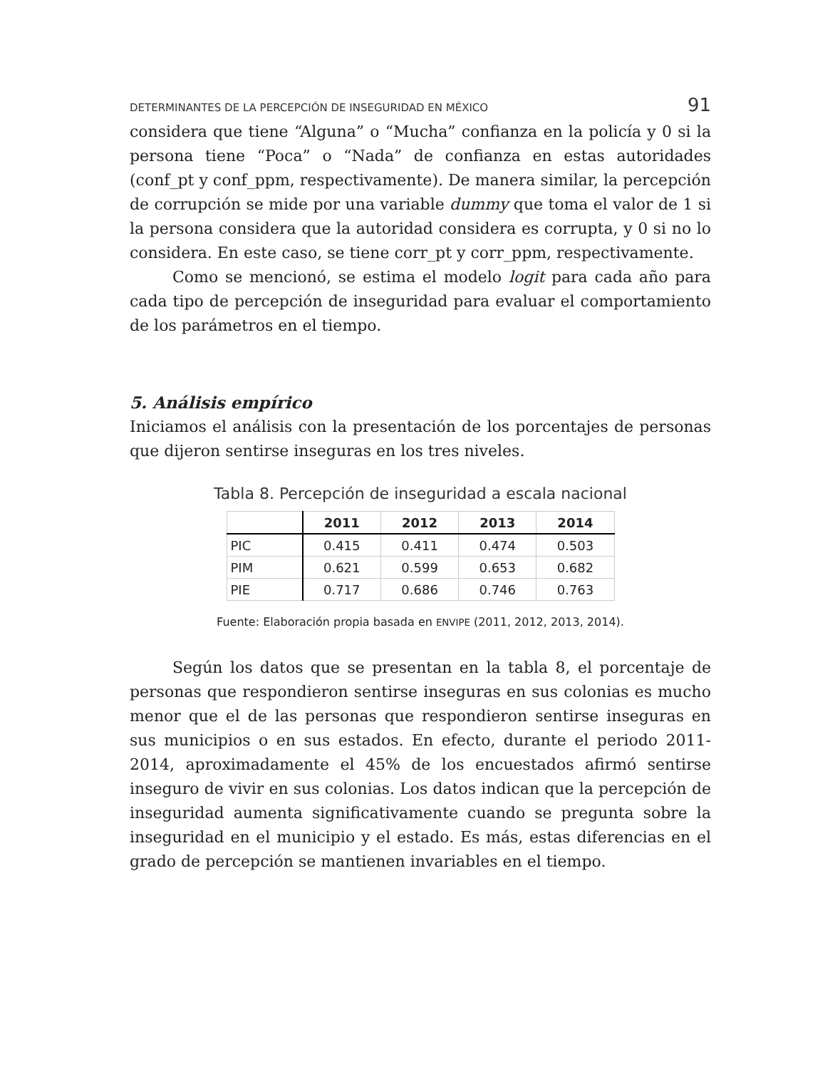DETERMINANTES DE LA PERCEPCIÓN DE INSEGURIDAD EN MÉXICO 91
considera que tiene “Alguna” o “Mucha” confianza en la policía y 0 si la persona tiene “Poca” o “Nada” de confianza en estas autoridades (conf_pt y conf_ppm, respectivamente). De manera similar, la percepción de corrupción se mide por una variable dummy que toma el valor de 1 si la persona considera que la autoridad considera es corrupta, y 0 si no lo considera. En este caso, se tiene corr_pt y corr_ppm, respectivamente.
Como se mencionó, se estima el modelo logit para cada año para cada tipo de percepción de inseguridad para evaluar el comportamiento de los parámetros en el tiempo.
5. Análisis empírico
Iniciamos el análisis con la presentación de los porcentajes de personas que dijeron sentirse inseguras en los tres niveles.
Tabla 8. Percepción de inseguridad a escala nacional
| | 2011 | 2012 | 2013 | 2014 |
| --- | --- | --- | --- | --- |
| PIC | 0.415 | 0.411 | 0.474 | 0.503 |
| PIM | 0.621 | 0.599 | 0.653 | 0.682 |
| PIE | 0.717 | 0.686 | 0.746 | 0.763 |
Fuente: Elaboración propia basada en ENVIPE (2011, 2012, 2013, 2014).
Según los datos que se presentan en la tabla 8, el porcentaje de personas que respondieron sentirse inseguras en sus colonias es mucho menor que el de las personas que respondieron sentirse inseguras en sus municipios o en sus estados. En efecto, durante el periodo 2011-2014, aproximadamente el 45% de los encuestados afirmó sentirse inseguro de vivir en sus colonias. Los datos indican que la percepción de inseguridad aumenta significativamente cuando se pregunta sobre la inseguridad en el municipio y el estado. Es más, estas diferencias en el grado de percepción se mantienen invariables en el tiempo.